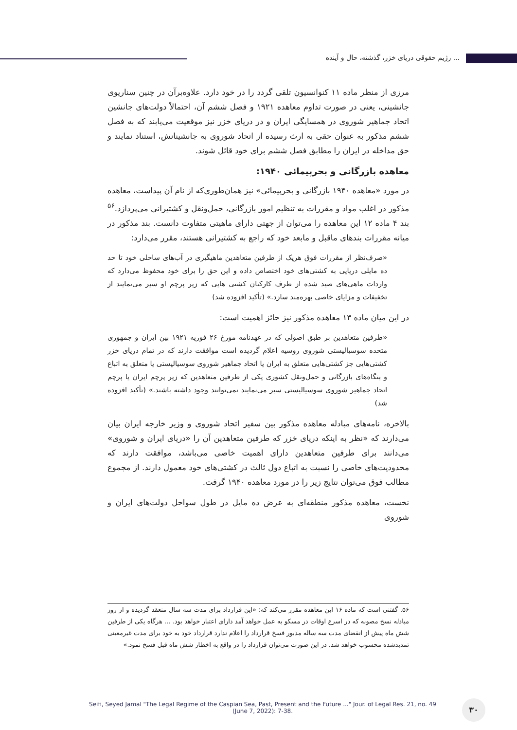رژیم حقوقی دریای خزر، گذشته، حال و آینده ...
مرزی از منظر ماده ۱۱ کنوانسیون تلقی گردد را در خود دارد. علاوه‌برآن در چنین سناریوی جانشینی، یعنی در صورت تداوم معاهده ۱۹۲۱ و فصل ششم آن، احتمالاً دولت‌های جانشین اتحاد جماهیر شوروی در همسایگی ایران و در دریای خزر نیز موقعیت می‌یابند که به فصل ششم مذکور به عنوان حقی به ارث رسیده از اتحاد شوروی به جانشینانش، استناد نمایند و حق مداخله در ایران را مطابق فصل ششم برای خود قائل شوند.
معاهده بازرگانی و بحرپیمائی ۱۹۴۰:
در مورد «معاهده ۱۹۴۰ بازرگانی و بحرپیمائی» نیز همان‌طوری‌که از نام آن پیداست، معاهده مذکور در اغلب مواد و مقررات به تنظیم امور بازرگانی، حمل‌ونقل و کشتیرانی می‌پردازد.<sup>۵۶</sup> بند ۴ ماده ۱۲ این معاهده را می‌توان از جهتی دارای ماهیتی متفاوت دانست. بند مذکور در میانه مقررات بندهای ماقبل و مابعد خود که راجع به کشتیرانی هستند، مقرر می‌دارد:
«صرف‌نظر از مقررات فوق هریک از طرفین متعاهدین ماهیگیری در آب‌های ساحلی خود تا حد ده مایلی دریایی به کشتی‌های خود اختصاص داده و این حق را برای خود محفوظ می‌دارد که واردات ماهی‌های صید شده از طرف کارکنان کشتی هایی که زیر پرچم او سیر می‌نمایند از تخفیفات و مزایای خاصی بهره‌مند سازد.» (تأکید افزوده شد)
در این میان ماده ۱۳ معاهده مذکور نیز حائز اهمیت است:
«طرفین متعاهدین بر طبق اصولی که در عهدنامه مورخ ۲۶ فوریه ۱۹۲۱ بین ایران و جمهوری متحده سوسیالیستی شوروی روسیه اعلام گردیده است موافقت دارند که در تمام دریای خزر کشتی‌هایی جز کشتی‌هایی متعلق به ایران یا اتحاد جماهیر شوروی سوسیالیستی یا متعلق به اتباع و بنگاه‌های بازرگانی و حمل‌ونقل کشوری یکی از طرفین متعاهدین که زیر پرچم ایران یا پرچم اتحاد جماهیر شوروی سوسیالیستی سیر می‌نمایند نمی‌توانند وجود داشته باشند.» (تأکید افزوده شد)
بالاخره، نامه‌های مبادله معاهده مذکور بین سفیر اتحاد شوروی و وزیر خارجه ایران بیان می‌دارند که «نظر به اینکه دریای خزر که طرفین متعاهدین آن را «دریای ایران و شوروی» می‌دانند برای طرفین متعاهدین دارای اهمیت خاصی می‌باشد، موافقت دارند که محدودیت‌های خاصی را نسبت به اتباع دول ثالث در کشتی‌های خود معمول دارند. از مجموع مطالب فوق می‌توان نتایج زیر را در مورد معاهده ۱۹۴۰ گرفت.
نخست، معاهده مذکور منطقه‌ای به عرض ده مایل در طول سواحل دولت‌های ایران و شوروی
۵۶. گفتنی است که ماده ۱۶ این معاهده مقرر می‌کند که: «این قرارداد برای مدت سه سال منعقد گردیده و از روز مبادله نسخ مصوبه که در اسرع اوقات در مسکو به عمل خواهد آمد دارای اعتبار خواهد بود. ... هرگاه یکی از طرفین شش ماه پیش از انقضای مدت سه ساله مذبور فسخ قرارداد را اعلام ندارد قرارداد خود به خود برای مدت غیرمعینی تمدیدشده محسوب خواهد شد. در این صورت می‌توان قرارداد را در واقع به اخطار شش ماه قبل فسخ نمود.»
Seifi, Seyed Jamal "The Legal Regime of the Caspian Sea, Past, Present and the Future ..." Jour. of Legal Res. 21, no. 49
(June 7, 2022): 7-38.
۳۰